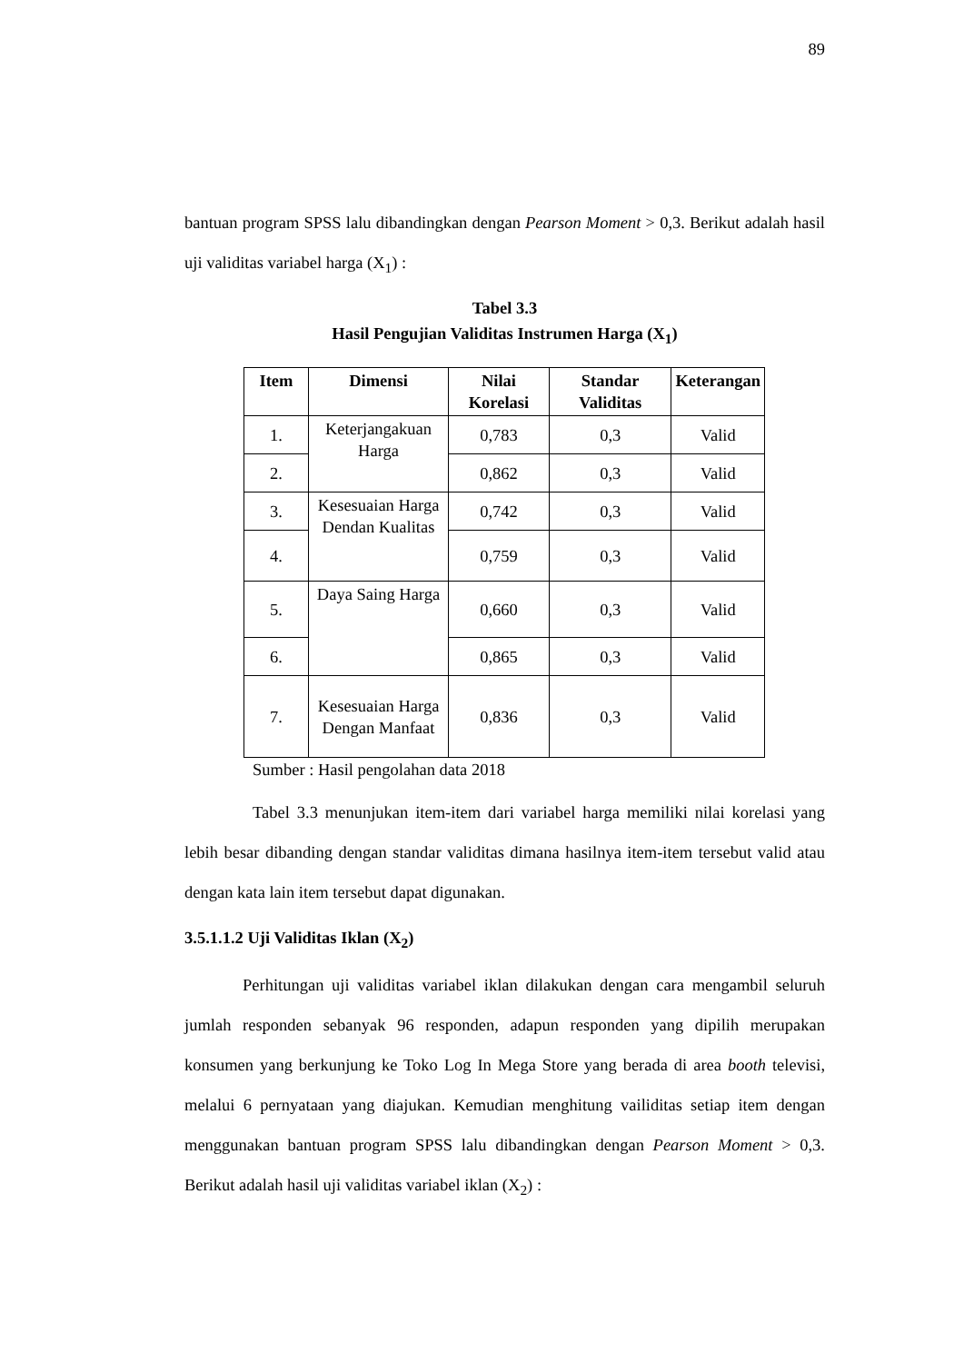89
bantuan program SPSS lalu dibandingkan dengan Pearson Moment > 0,3. Berikut adalah hasil uji validitas variabel harga (X<sub>1</sub>) :
Tabel 3.3
Hasil Pengujian Validitas Instrumen Harga (X<sub>1</sub>)
| Item | Dimensi | Nilai Korelasi | Standar Validitas | Keterangan |
| --- | --- | --- | --- | --- |
| 1. | Keterjangakuan Harga | 0,783 | 0,3 | Valid |
| 2. | | 0,862 | 0,3 | Valid |
| 3. | Kesesuaian Harga Dendan Kualitas | 0,742 | 0,3 | Valid |
| 4. | | 0,759 | 0,3 | Valid |
| 5. | Daya Saing Harga | 0,660 | 0,3 | Valid |
| 6. | | 0,865 | 0,3 | Valid |
| 7. | Kesesuaian Harga Dengan Manfaat | 0,836 | 0,3 | Valid |
Sumber : Hasil pengolahan data 2018
Tabel 3.3 menunjukan item-item dari variabel harga memiliki nilai korelasi yang lebih besar dibanding dengan standar validitas dimana hasilnya item-item tersebut valid atau dengan kata lain item tersebut dapat digunakan.
3.5.1.1.2 Uji Validitas Iklan (X<sub>2</sub>)
Perhitungan uji validitas variabel iklan dilakukan dengan cara mengambil seluruh jumlah responden sebanyak 96 responden, adapun responden yang dipilih merupakan konsumen yang berkunjung ke Toko Log In Mega Store yang berada di area booth televisi, melalui 6 pernyataan yang diajukan. Kemudian menghitung vailiditas setiap item dengan menggunakan bantuan program SPSS lalu dibandingkan dengan Pearson Moment > 0,3. Berikut adalah hasil uji validitas variabel iklan (X<sub>2</sub>) :